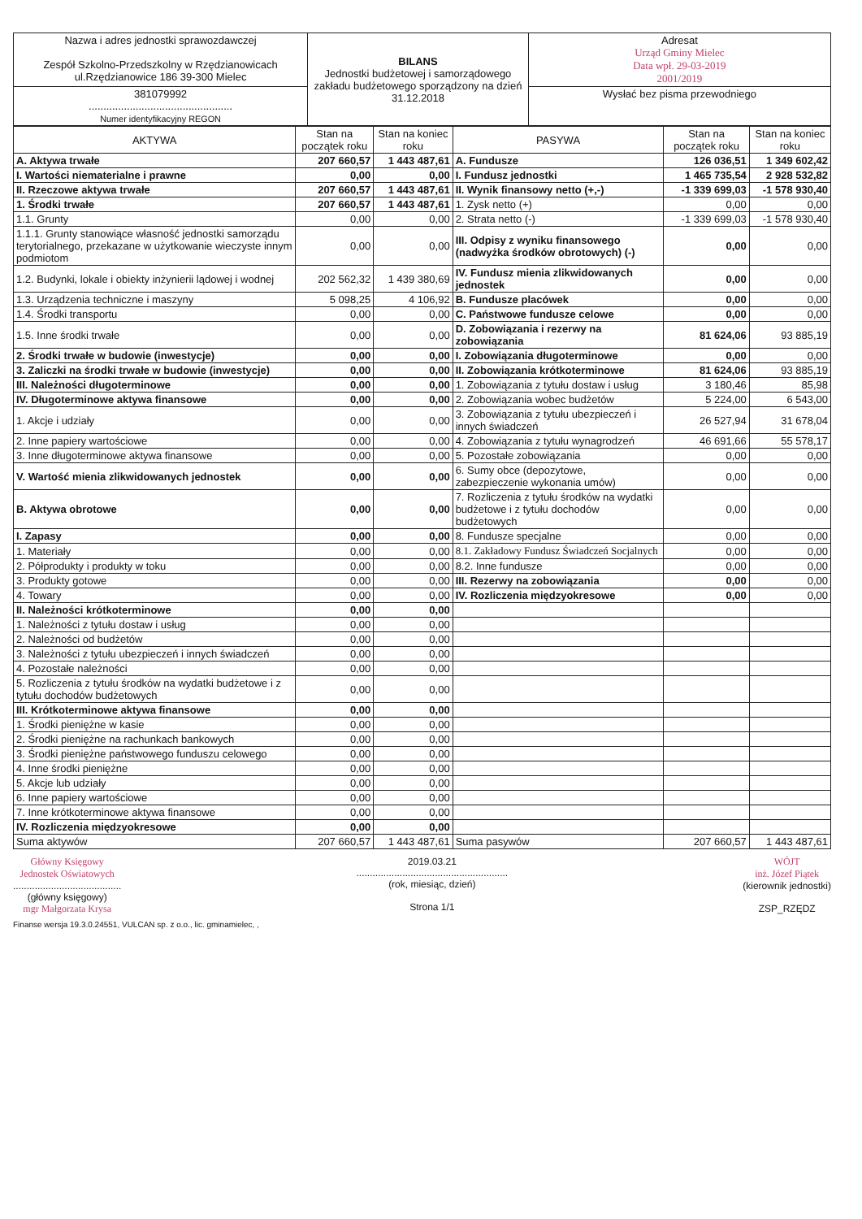| Nazwa i adres jednostki sprawozdawczej Zespół Szkolno-Przedszkolny w Rzędzianowicach ul.Rzędzianowice 186 39-300 Mielec | BILANS Jednostki budżetowej i samorządowego zakładu budżetowego sporządzony na dzień 31.12.2018 | Adresat Urząd Gminy Mielec Data wpł. 29-03-2019 2001/2019 |
| 381079992 ................................................. Numer identyfikacyjny REGON | | Wysłać bez pisma przewodniego |
| AKTYWA | Stan na początek roku | Stan na koniec roku | PASYWA | Stan na początek roku | Stan na koniec roku |
| --- | --- | --- | --- | --- | --- |
| A. Aktywa trwałe | 207 660,57 | 1 443 487,61 | A. Fundusze | 126 036,51 | 1 349 602,42 |
| I. Wartości niematerialne i prawne | 0,00 | 0,00 | I. Fundusz jednostki | 1 465 735,54 | 2 928 532,82 |
| II. Rzeczowe aktywa trwałe | 207 660,57 | 1 443 487,61 | II. Wynik finansowy netto (+,-) | -1 339 699,03 | -1 578 930,40 |
| 1. Środki trwałe | 207 660,57 | 1 443 487,61 | 1. Zysk netto (+) | 0,00 | 0,00 |
| 1.1. Grunty | 0,00 | 0,00 | 2. Strata netto (-) | -1 339 699,03 | -1 578 930,40 |
| 1.1.1. Grunty stanowiące własność jednostki samorządu terytorialnego, przekazane w użytkowanie wieczyste innym podmiotom | 0,00 | 0,00 | III. Odpisy z wyniku finansowego (nadwyżka środków obrotowych) (-) | 0,00 | 0,00 |
| 1.2. Budynki, lokale i obiekty inżynierii lądowej i wodnej | 202 562,32 | 1 439 380,69 | IV. Fundusz mienia zlikwidowanych jednostek | 0,00 | 0,00 |
| 1.3. Urządzenia techniczne i maszyny | 5 098,25 | 4 106,92 | B. Fundusze placówek | 0,00 | 0,00 |
| 1.4. Środki transportu | 0,00 | 0,00 | C. Państwowe fundusze celowe | 0,00 | 0,00 |
| 1.5. Inne środki trwałe | 0,00 | 0,00 | D. Zobowiązania i rezerwy na zobowiązania | 81 624,06 | 93 885,19 |
| 2. Środki trwałe w budowie (inwestycje) | 0,00 | 0,00 | I. Zobowiązania długoterminowe | 0,00 | 0,00 |
| 3. Zaliczki na środki trwałe w budowie (inwestycje) | 0,00 | 0,00 | II. Zobowiązania krótkoterminowe | 81 624,06 | 93 885,19 |
| III. Należności długoterminowe | 0,00 | 0,00 | 1. Zobowiązania z tytułu dostaw i usług | 3 180,46 | 85,98 |
| IV. Długoterminowe aktywa finansowe | 0,00 | 0,00 | 2. Zobowiązania wobec budżetów | 5 224,00 | 6 543,00 |
| 1. Akcje i udziały | 0,00 | 0,00 | 3. Zobowiązania z tytułu ubezpieczeń i innych świadczeń | 26 527,94 | 31 678,04 |
| 2. Inne papiery wartościowe | 0,00 | 0,00 | 4. Zobowiązania z tytułu wynagrodzeń | 46 691,66 | 55 578,17 |
| 3. Inne długoterminowe aktywa finansowe | 0,00 | 0,00 | 5. Pozostałe zobowiązania | 0,00 | 0,00 |
| V. Wartość mienia zlikwidowanych jednostek | 0,00 | 0,00 | 6. Sumy obce (depozytowe, zabezpieczenie wykonania umów) | 0,00 | 0,00 |
| B. Aktywa obrotowe | 0,00 | 0,00 | 7. Rozliczenia z tytułu środków na wydatki budżetowe i z tytułu dochodów budżetowych | 0,00 | 0,00 |
| I. Zapasy | 0,00 | 0,00 | 8. Fundusze specjalne | 0,00 | 0,00 |
| 1. Materiały | 0,00 | 0,00 | 8.1. Zakładowy Fundusz Świadczeń Socjalnych | 0,00 | 0,00 |
| 2. Półprodukty i produkty w toku | 0,00 | 0,00 | 8.2. Inne fundusze | 0,00 | 0,00 |
| 3. Produkty gotowe | 0,00 | 0,00 | III. Rezerwy na zobowiązania | 0,00 | 0,00 |
| 4. Towary | 0,00 | 0,00 | IV. Rozliczenia międzyokresowe | 0,00 | 0,00 |
| II. Należności krótkoterminowe | 0,00 | 0,00 | | | |
| 1. Należności z tytułu dostaw i usług | 0,00 | 0,00 | | | |
| 2. Należności od budżetów | 0,00 | 0,00 | | | |
| 3. Należności z tytułu ubezpieczeń i innych świadczeń | 0,00 | 0,00 | | | |
| 4. Pozostałe należności | 0,00 | 0,00 | | | |
| 5. Rozliczenia z tytułu środków na wydatki budżetowe i z tytułu dochodów budżetowych | 0,00 | 0,00 | | | |
| III. Krótkoterminowe aktywa finansowe | 0,00 | 0,00 | | | |
| 1. Środki pieniężne w kasie | 0,00 | 0,00 | | | |
| 2. Środki pieniężne na rachunkach bankowych | 0,00 | 0,00 | | | |
| 3. Środki pieniężne państwowego funduszu celowego | 0,00 | 0,00 | | | |
| 4. Inne środki pieniężne | 0,00 | 0,00 | | | |
| 5. Akcje lub udziały | 0,00 | 0,00 | | | |
| 6. Inne papiery wartościowe | 0,00 | 0,00 | | | |
| 7. Inne krótkoterminowe aktywa finansowe | 0,00 | 0,00 | | | |
| IV. Rozliczenia międzyokresowe | 0,00 | 0,00 | | | |
| Suma aktywów | 207 660,57 | 1 443 487,61 | Suma pasywów | 207 660,57 | 1 443 487,61 |
Główny Księgowy
Jednostek Oświatowych
........................................
(główny księgowy)
mgr Małgorzata Krysa
2019.03.21
........................................................
(rok, miesiąc, dzień)
Strona 1/1
WÓJT
inż. Józef Piątek
(kierownik jednostki)
ZSP_RZĘDZ
Finanse wersja 19.3.0.24551, VULCAN sp. z o.o., lic. gminamielec, ,